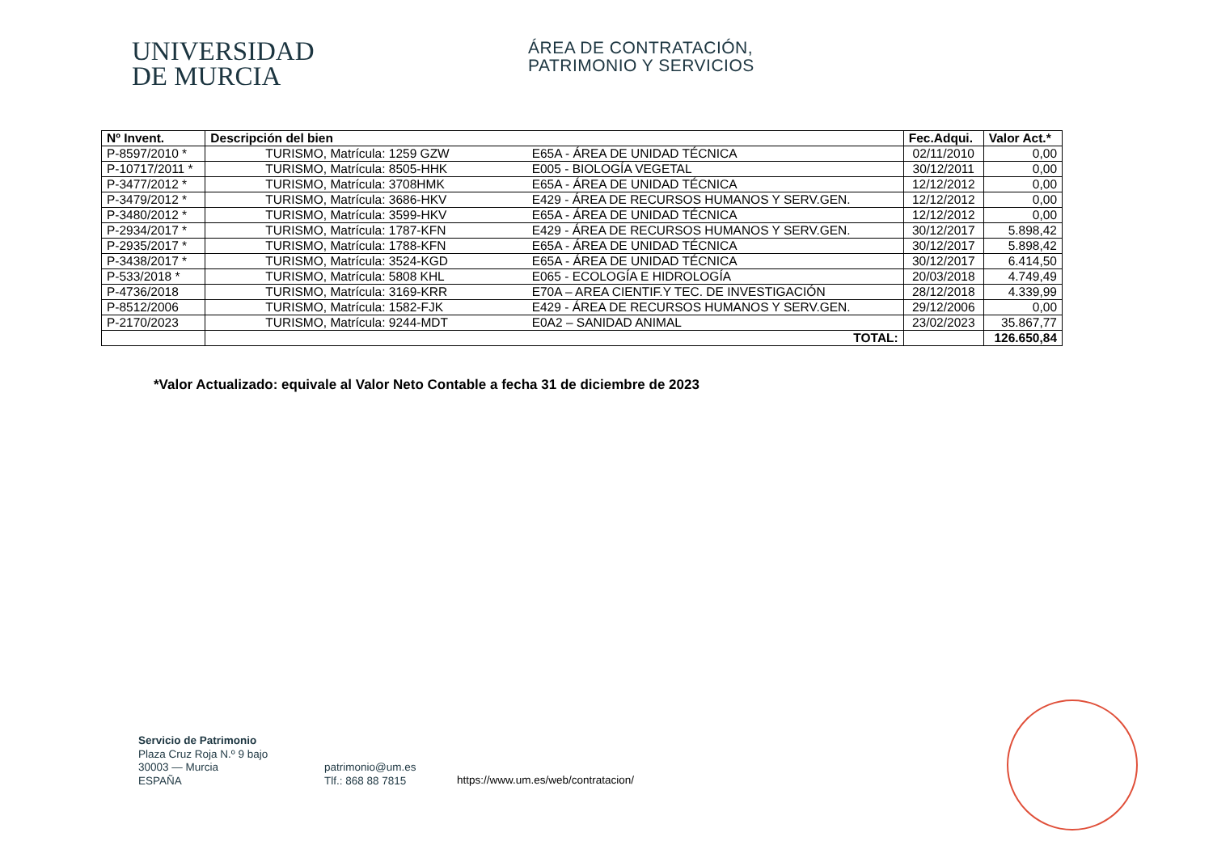UNIVERSIDAD
DE MURCIA
ÁREA DE CONTRATACIÓN,
PATRIMONIO Y SERVICIOS
| Nº Invent. | Descripción del bien | Fec.Adqui. | Valor Act.* |
| --- | --- | --- | --- |
| P-8597/2010 * | TURISMO, Matrícula: 1259 GZW E65A - ÁREA DE UNIDAD TÉCNICA | 02/11/2010 | 0,00 |
| P-10717/2011 * | TURISMO, Matrícula: 8505-HHK E005 - BIOLOGÍA VEGETAL | 30/12/2011 | 0,00 |
| P-3477/2012 * | TURISMO, Matrícula: 3708HMK E65A - ÁREA DE UNIDAD TÉCNICA | 12/12/2012 | 0,00 |
| P-3479/2012 * | TURISMO, Matrícula: 3686-HKV E429 - ÁREA DE RECURSOS HUMANOS Y SERV.GEN. | 12/12/2012 | 0,00 |
| P-3480/2012 * | TURISMO, Matrícula: 3599-HKV E65A - ÁREA DE UNIDAD TÉCNICA | 12/12/2012 | 0,00 |
| P-2934/2017 * | TURISMO, Matrícula: 1787-KFN E429 - ÁREA DE RECURSOS HUMANOS Y SERV.GEN. | 30/12/2017 | 5.898,42 |
| P-2935/2017 * | TURISMO, Matrícula: 1788-KFN E65A - ÁREA DE UNIDAD TÉCNICA | 30/12/2017 | 5.898,42 |
| P-3438/2017 * | TURISMO, Matrícula: 3524-KGD E65A - ÁREA DE UNIDAD TÉCNICA | 30/12/2017 | 6.414,50 |
| P-533/2018 * | TURISMO, Matrícula: 5808 KHL E065 - ECOLOGÍA E HIDROLOGÍA | 20/03/2018 | 4.749,49 |
| P-4736/2018 | TURISMO, Matrícula: 3169-KRR E70A – AREA CIENTIF.Y TEC. DE INVESTIGACIÓN | 28/12/2018 | 4.339,99 |
| P-8512/2006 | TURISMO, Matrícula: 1582-FJK E429 - ÁREA DE RECURSOS HUMANOS Y SERV.GEN. | 29/12/2006 | 0,00 |
| P-2170/2023 | TURISMO, Matrícula: 9244-MDT E0A2 – SANIDAD ANIMAL | 23/02/2023 | 35.867,77 |
| | TOTAL: | | 126.650,84 |
*Valor Actualizado: equivale al Valor Neto Contable a fecha 31 de diciembre de 2023
Servicio de Patrimonio
Plaza Cruz Roja N.º 9 bajo
30003 — Murcia
ESPAÑA
patrimonio@um.es
Tlf.: 868 88 7815
https://www.um.es/web/contratacion/